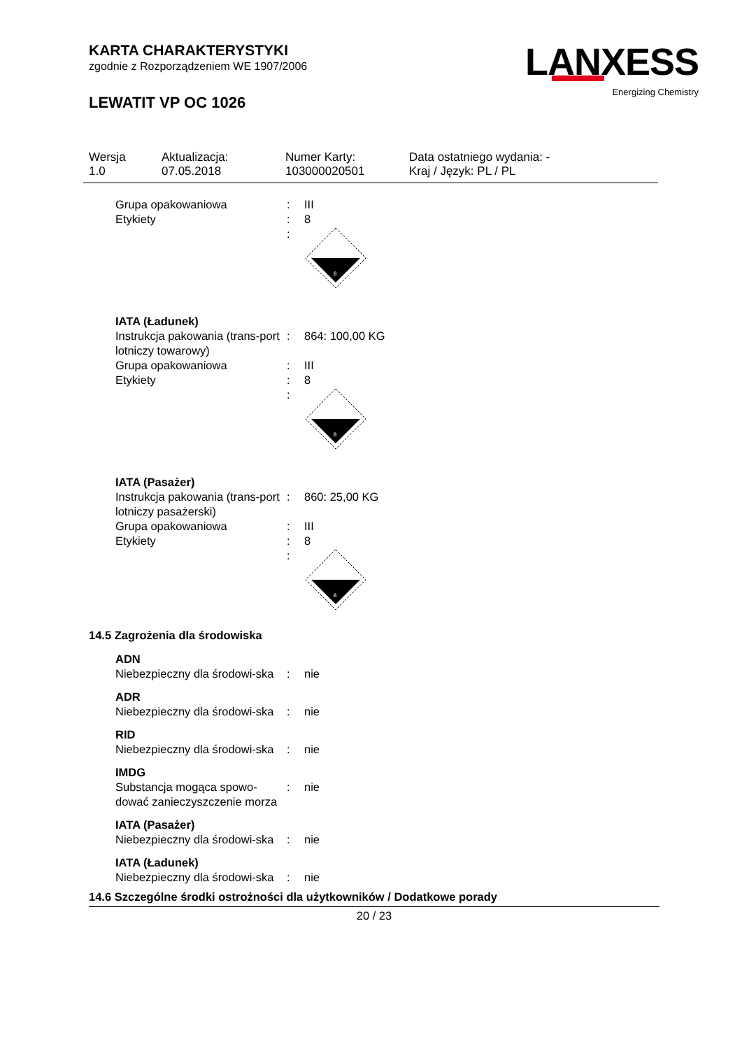KARTA CHARAKTERYSTYKI
zgodnie z Rozporządzeniem WE 1907/2006
LEWATIT VP OC 1026
LANXESS
Energizing Chemistry
Wersja
1.0
Aktualizacja:
07.05.2018
Numer Karty:
103000020501
Data ostatniego wydania: -
Kraj / Język: PL / PL
| Grupa opakowaniowa | : | III |
| Etykiety | : | 8 |
| | : | 8 |
| IATA (Ładunek) | | |
| Instrukcja pakowania (trans-port lotniczy towarowy) | : | 864: 100,00 KG |
| Grupa opakowaniowa | : | III |
| Etykiety | : | 8 |
| | : | 8 |
| IATA (Pasażer) | | |
| Instrukcja pakowania (trans-port lotniczy pasażerski) | : | 860: 25,00 KG |
| Grupa opakowaniowa | : | III |
| Etykiety | : | 8 |
| | : | 8 |
14.5 Zagrożenia dla środowiska
| ADN | | |
| Niebezpieczny dla środowi-ska | : | nie |
| ADR | | |
| Niebezpieczny dla środowi-ska | : | nie |
| RID | | |
| Niebezpieczny dla środowi-ska | : | nie |
| IMDG | | |
| Substancja mogąca spowo-dować zanieczyszczenie morza | : | nie |
| IATA (Pasażer) | | |
| Niebezpieczny dla środowi-ska | : | nie |
| IATA (Ładunek) | | |
| Niebezpieczny dla środowi-ska | : | nie |
14.6 Szczególne środki ostrożności dla użytkowników / Dodatkowe porady
20 / 23